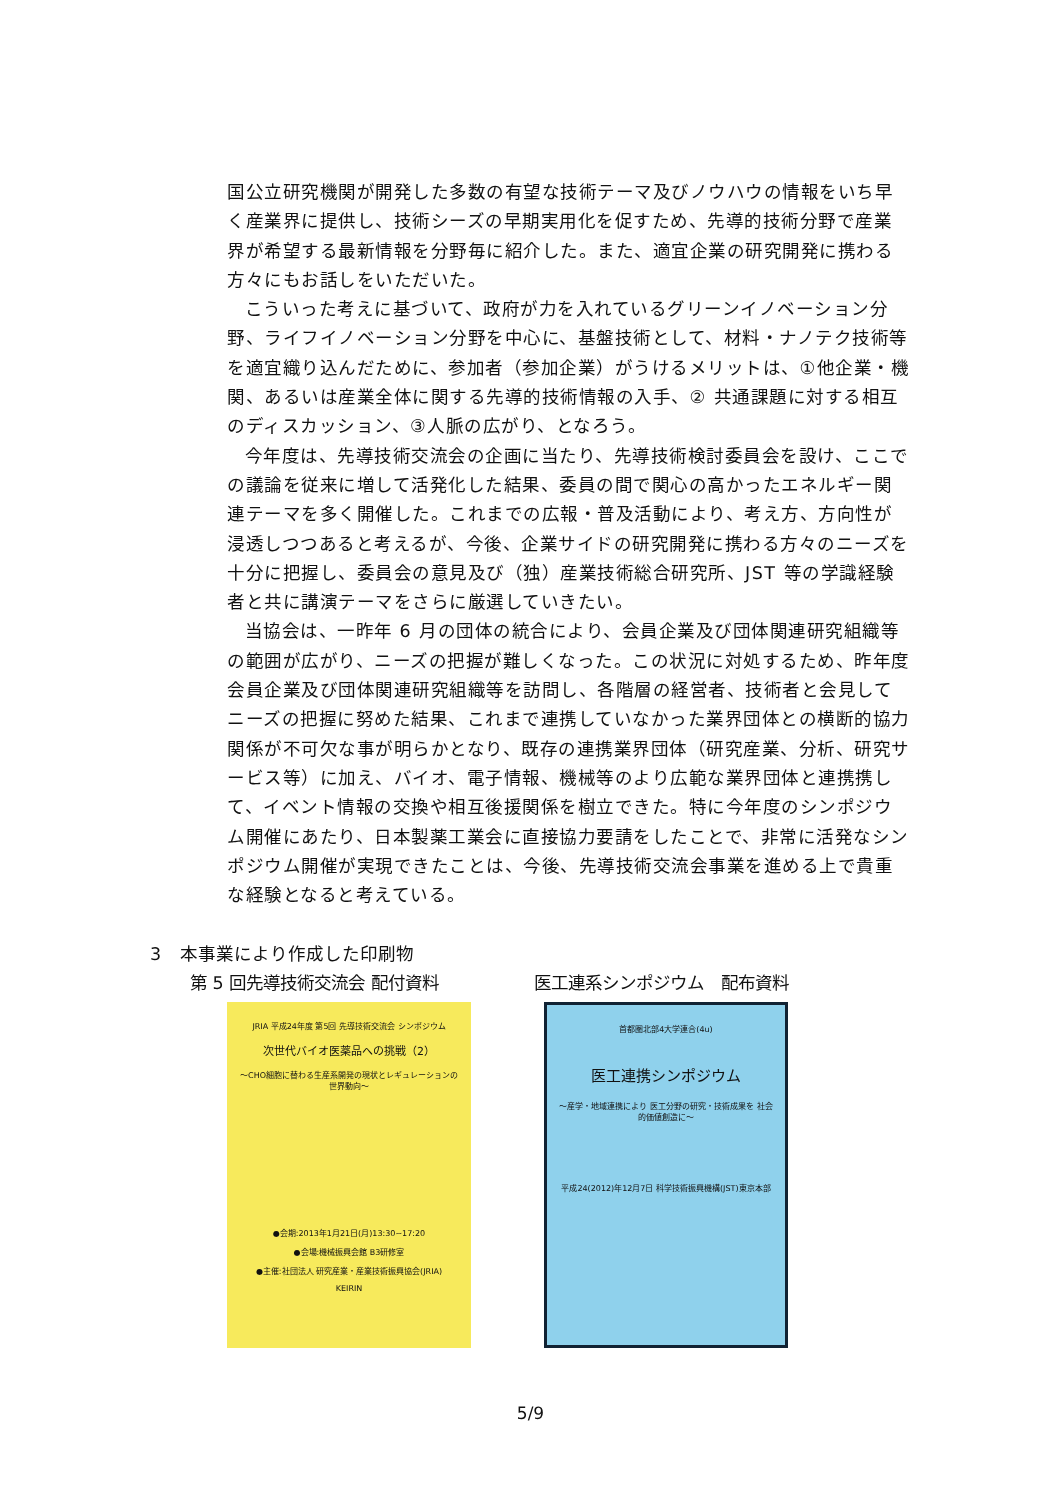国公立研究機関が開発した多数の有望な技術テーマ及びノウハウの情報をいち早く産業界に提供し、技術シーズの早期実用化を促すため、先導的技術分野で産業界が希望する最新情報を分野毎に紹介した。また、適宜企業の研究開発に携わる方々にもお話しをいただいた。
こういった考えに基づいて、政府が力を入れているグリーンイノベーション分野、ライフイノベーション分野を中心に、基盤技術として、材料・ナノテク技術等を適宜織り込んだために、参加者（参加企業）がうけるメリットは、①他企業・機関、あるいは産業全体に関する先導的技術情報の入手、② 共通課題に対する相互のディスカッション、③人脈の広がり、となろう。
今年度は、先導技術交流会の企画に当たり、先導技術検討委員会を設け、ここでの議論を従来に増して活発化した結果、委員の間で関心の高かったエネルギー関連テーマを多く開催した。これまでの広報・普及活動により、考え方、方向性が浸透しつつあると考えるが、今後、企業サイドの研究開発に携わる方々のニーズを十分に把握し、委員会の意見及び（独）産業技術総合研究所、JST 等の学識経験者と共に講演テーマをさらに厳選していきたい。
当協会は、一昨年 6 月の団体の統合により、会員企業及び団体関連研究組織等の範囲が広がり、ニーズの把握が難しくなった。この状況に対処するため、昨年度会員企業及び団体関連研究組織等を訪問し、各階層の経営者、技術者と会見してニーズの把握に努めた結果、これまで連携していなかった業界団体との横断的協力関係が不可欠な事が明らかとなり、既存の連携業界団体（研究産業、分析、研究サービス等）に加え、バイオ、電子情報、機械等のより広範な業界団体と連携携して、イベント情報の交換や相互後援関係を樹立できた。特に今年度のシンポジウム開催にあたり、日本製薬工業会に直接協力要請をしたことで、非常に活発なシンポジウム開催が実現できたことは、今後、先導技術交流会事業を進める上で貴重な経験となると考えている。
3　本事業により作成した印刷物
第 5 回先導技術交流会 配付資料
JRIA 平成24年度 第5回 先導技術交流会 シンポジウム
次世代バイオ医薬品への挑戦（2）
～CHO細胞に替わる生産系開発の現状とレギュレーションの世界動向～
●会期:2013年1月21日(月)13:30~17:20
●会場:機械振興会館 B3研修室
●主催:社団法人 研究産業・産業技術振興協会(JRIA)
KEIRIN
医工連系シンポジウム　配布資料
首都圏北部4大学連合(4u)
医工連携シンポジウム
～産学・地域連携により 医工分野の研究・技術成果を 社会的価値創造に～
平成24(2012)年12月7日 科学技術振興機構(JST)東京本部
5/9